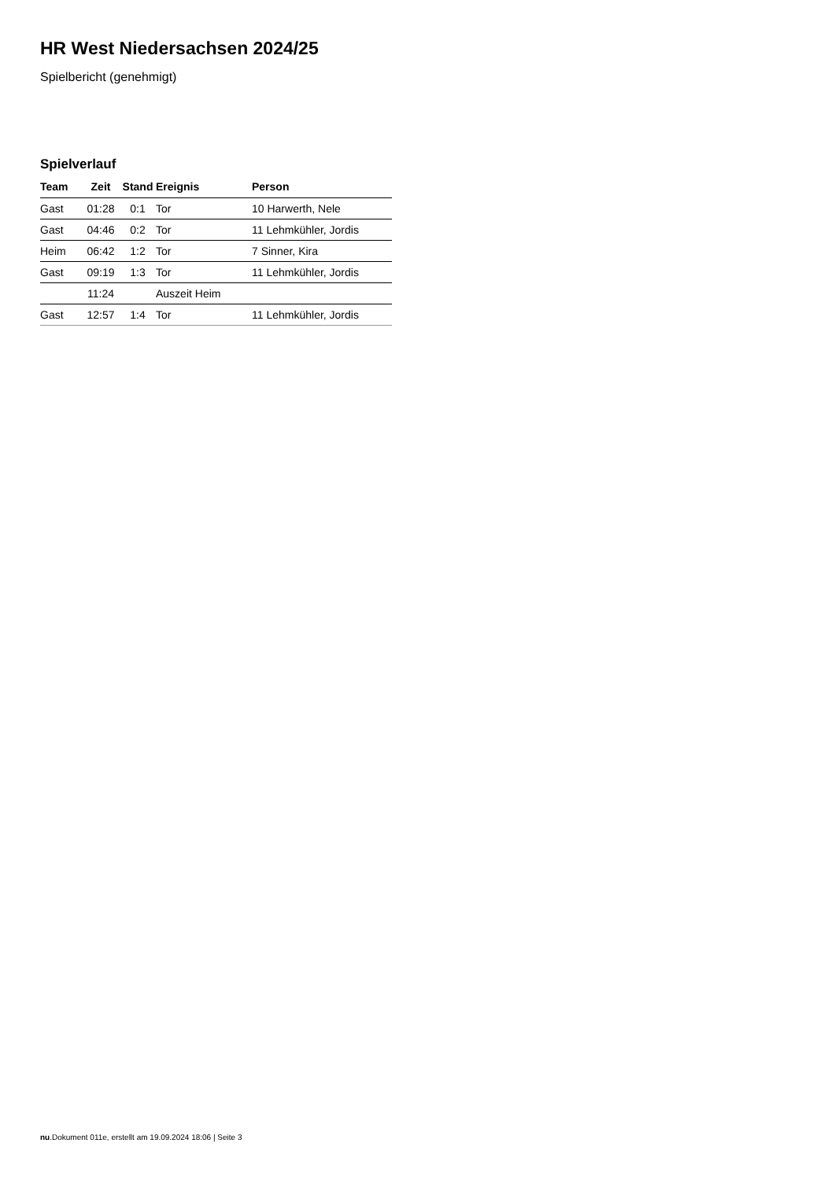HR West Niedersachsen 2024/25
Spielbericht (genehmigt)
Spielverlauf
| Team | Zeit | Stand | Ereignis | Person |
| --- | --- | --- | --- | --- |
| Gast | 01:28 | 0:1 | Tor | 10 Harwerth, Nele |
| Gast | 04:46 | 0:2 | Tor | 11 Lehmkühler, Jordis |
| Heim | 06:42 | 1:2 | Tor | 7 Sinner, Kira |
| Gast | 09:19 | 1:3 | Tor | 11 Lehmkühler, Jordis |
| | 11:24 | | Auszeit Heim | |
| Gast | 12:57 | 1:4 | Tor | 11 Lehmkühler, Jordis |
nu.Dokument 011e, erstellt am 19.09.2024 18:06 | Seite 3